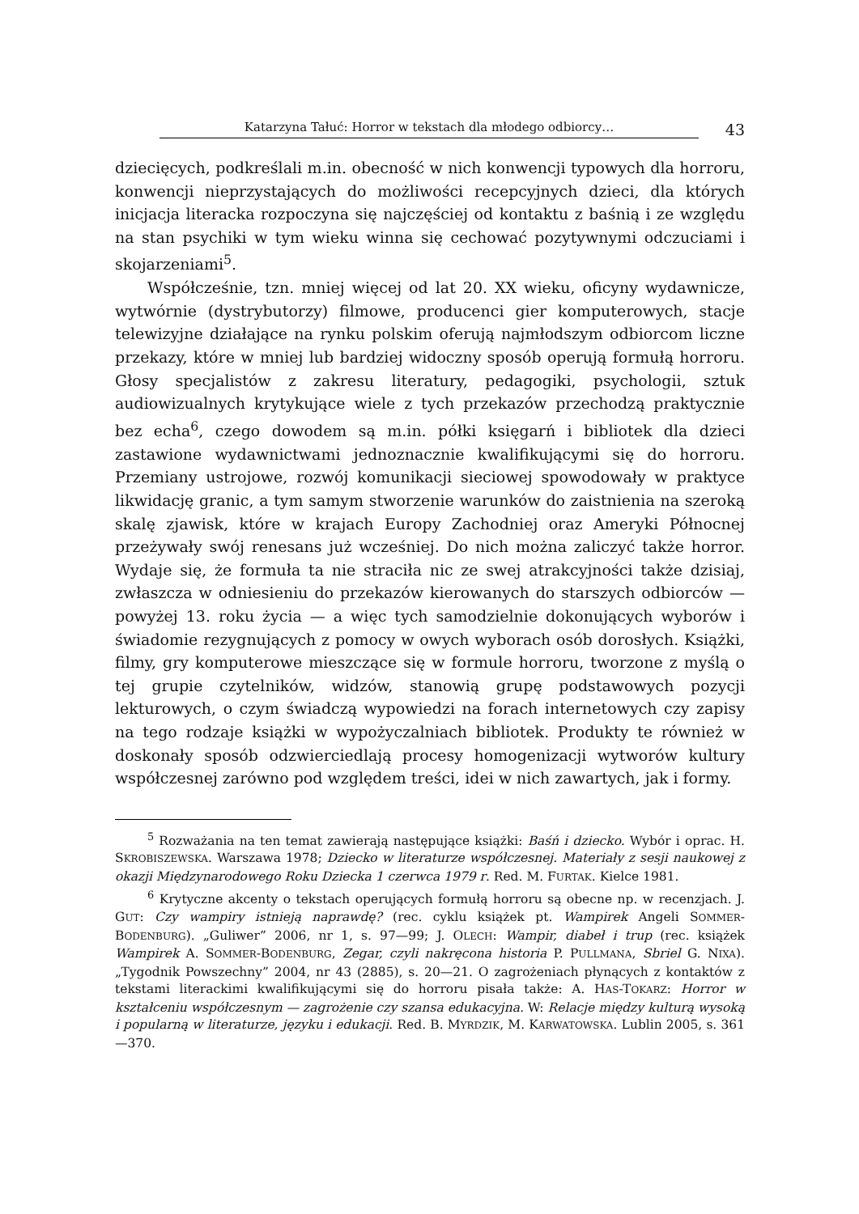Katarzyna Tałuć: Horror w tekstach dla młodego odbiorcy…
43
dziecięcych, podkreślali m.in. obecność w nich konwencji typowych dla horroru, konwencji nieprzystających do możliwości recepcyjnych dzieci, dla których inicjacja literacka rozpoczyna się najczęściej od kontaktu z baśnią i ze względu na stan psychiki w tym wieku winna się cechować pozytywnymi odczuciami i skojarzeniami<sup>5</sup>.
Współcześnie, tzn. mniej więcej od lat 20. XX wieku, oficyny wydawnicze, wytwórnie (dystrybutorzy) filmowe, producenci gier komputerowych, stacje telewizyjne działające na rynku polskim oferują najmłodszym odbiorcom liczne przekazy, które w mniej lub bardziej widoczny sposób operują formułą horroru. Głosy specjalistów z zakresu literatury, pedagogiki, psychologii, sztuk audiowizualnych krytykujące wiele z tych przekazów przechodzą praktycznie bez echa<sup>6</sup>, czego dowodem są m.in. półki księgarń i bibliotek dla dzieci zastawione wydawnictwami jednoznacznie kwalifikującymi się do horroru. Przemiany ustrojowe, rozwój komunikacji sieciowej spowodowały w praktyce likwidację granic, a tym samym stworzenie warunków do zaistnienia na szeroką skalę zjawisk, które w krajach Europy Zachodniej oraz Ameryki Północnej przeżywały swój renesans już wcześniej. Do nich można zaliczyć także horror. Wydaje się, że formuła ta nie straciła nic ze swej atrakcyjności także dzisiaj, zwłaszcza w odniesieniu do przekazów kierowanych do starszych odbiorców — powyżej 13. roku życia — a więc tych samodzielnie dokonujących wyborów i świadomie rezygnujących z pomocy w owych wyborach osób dorosłych. Książki, filmy, gry komputerowe mieszczące się w formule horroru, tworzone z myślą o tej grupie czytelników, widzów, stanowią grupę podstawowych pozycji lekturowych, o czym świadczą wypowiedzi na forach internetowych czy zapisy na tego rodzaje książki w wypożyczalniach bibliotek. Produkty te również w doskonały sposób odzwierciedlają procesy homogenizacji wytworów kultury współczesnej zarówno pod względem treści, idei w nich zawartych, jak i formy.
<sup>5</sup> Rozważania na ten temat zawierają następujące książki: Baśń i dziecko. Wybór i oprac. H. SKROBISZEWSKA. Warszawa 1978; Dziecko w literaturze współczesnej. Materiały z sesji naukowej z okazji Międzynarodowego Roku Dziecka 1 czerwca 1979 r. Red. M. FURTAK. Kielce 1981.
<sup>6</sup> Krytyczne akcenty o tekstach operujących formułą horroru są obecne np. w recenzjach. J. GUT: Czy wampiry istnieją naprawdę? (rec. cyklu książek pt. Wampirek Angeli SOMMER-BODENBURG). „Guliwer” 2006, nr 1, s. 97—99; J. OLECH: Wampir, diabeł i trup (rec. książek Wampirek A. SOMMER-BODENBURG, Zegar, czyli nakręcona historia P. PULLMANA, Sbriel G. NIXA). „Tygodnik Powszechny” 2004, nr 43 (2885), s. 20—21. O zagrożeniach płynących z kontaktów z tekstami literackimi kwalifikującymi się do horroru pisała także: A. HAS-TOKARZ: Horror w kształceniu współczesnym — zagrożenie czy szansa edukacyjna. W: Relacje między kulturą wysoką i popularną w literaturze, języku i edukacji. Red. B. MYRDZIK, M. KARWATOWSKA. Lublin 2005, s. 361—370.